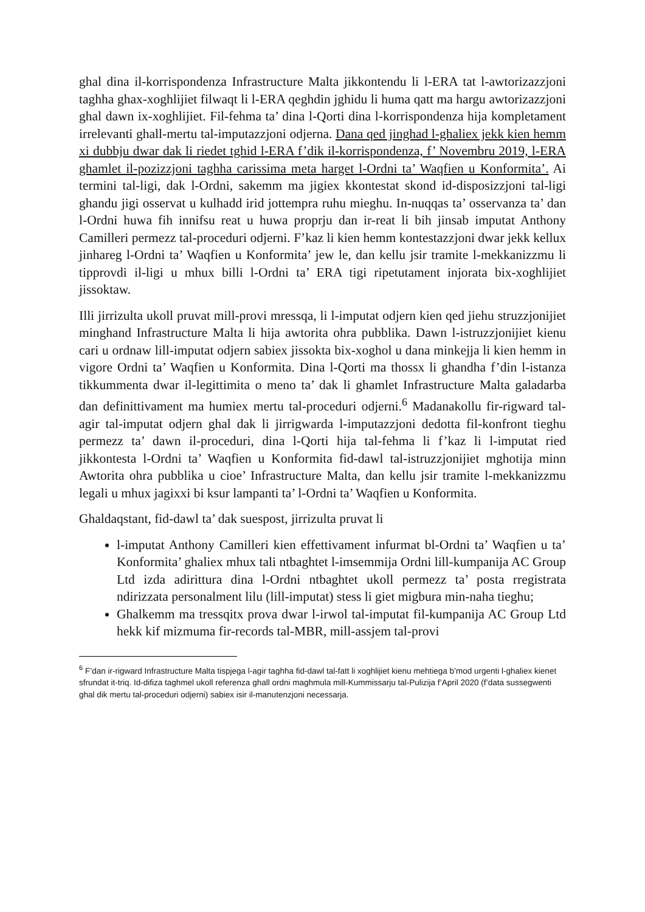ghal dina il-korrispondenza Infrastructure Malta jikkontendu li l-ERA tat l-awtorizazzjoni taghha ghax-xoghlijiet filwaqt li l-ERA qeghdin jghidu li huma qatt ma hargu awtorizazzjoni ghal dawn ix-xoghlijiet. Fil-fehma ta’ dina l-Qorti dina l-korrispondenza hija kompletament irrelevanti ghall-mertu tal-imputazzjoni odjerna. Dana qed jinghad l-ghaliex jekk kien hemm xi dubbju dwar dak li riedet tghid l-ERA f’dik il-korrispondenza, f’ Novembru 2019, l-ERA ghamlet il-pozizzjoni taghha carissima meta harget l-Ordni ta’ Waqfien u Konformita’. Ai termini tal-ligi, dak l-Ordni, sakemm ma jigiex kkontestat skond id-disposizzjoni tal-ligi ghandu jigi osservat u kulhadd irid jottempra ruhu mieghu. In-nuqqas ta’ osservanza ta’ dan l-Ordni huwa fih innifsu reat u huwa proprju dan ir-reat li bih jinsab imputat Anthony Camilleri permezz tal-proceduri odjerni. F’kaz li kien hemm kontestazzjoni dwar jekk kellux jinhareg l-Ordni ta’ Waqfien u Konformita’ jew le, dan kellu jsir tramite l-mekkanizzmu li tipprovdi il-ligi u mhux billi l-Ordni ta’ ERA tigi ripetutament injorata bix-xoghlijiet jissoktaw.
Illi jirrizulta ukoll pruvat mill-provi mressqa, li l-imputat odjern kien qed jiehu struzzjonijiet minghand Infrastructure Malta li hija awtorita ohra pubblika. Dawn l-istruzzjonijiet kienu cari u ordnaw lill-imputat odjern sabiex jissokta bix-xoghol u dana minkejja li kien hemm in vigore Ordni ta’ Waqfien u Konformita. Dina l-Qorti ma thossx li ghandha f’din l-istanza tikkummenta dwar il-legittimita o meno ta’ dak li ghamlet Infrastructure Malta galadarba dan definittivament ma humiex mertu tal-proceduri odjerni.<sup>6</sup> Madanakollu fir-rigward tal-agir tal-imputat odjern ghal dak li jirrigwarda l-imputazzjoni dedotta fil-konfront tieghu permezz ta’ dawn il-proceduri, dina l-Qorti hija tal-fehma li f’kaz li l-imputat ried jikkontesta l-Ordni ta’ Waqfien u Konformita fid-dawl tal-istruzzjonijiet mghotija minn Awtorita ohra pubblika u cioe’ Infrastructure Malta, dan kellu jsir tramite l-mekkanizzmu legali u mhux jagixxi bi ksur lampanti ta’ l-Ordni ta’ Waqfien u Konformita.
Ghaldaqstant, fid-dawl ta’ dak suespost, jirrizulta pruvat li
l-imputat Anthony Camilleri kien effettivament infurmat bl-Ordni ta’ Waqfien u ta’ Konformita’ ghaliex mhux tali ntbaghtet l-imsemmija Ordni lill-kumpanija AC Group Ltd izda adirittura dina l-Ordni ntbaghtet ukoll permezz ta’ posta rregistrata ndirizzata personalment lilu (lill-imputat) stess li giet migbura min-naha tieghu;
Ghalkemm ma tressqitx prova dwar l-irwol tal-imputat fil-kumpanija AC Group Ltd hekk kif mizmuma fir-records tal-MBR, mill-assjem tal-provi
<sup>6</sup> F’dan ir-rigward Infrastructure Malta tispjega l-agir taghha fid-dawl tal-fatt li xoghlijiet kienu mehtiega b’mod urgenti l-ghaliex kienet sfrundat it-triq. Id-difiza taghmel ukoll referenza ghall ordni maghmula mill-Kummissarju tal-Pulizija f’April 2020 (f’data sussegwenti ghal dik mertu tal-proceduri odjerni) sabiex isir il-manutenzjoni necessarja.